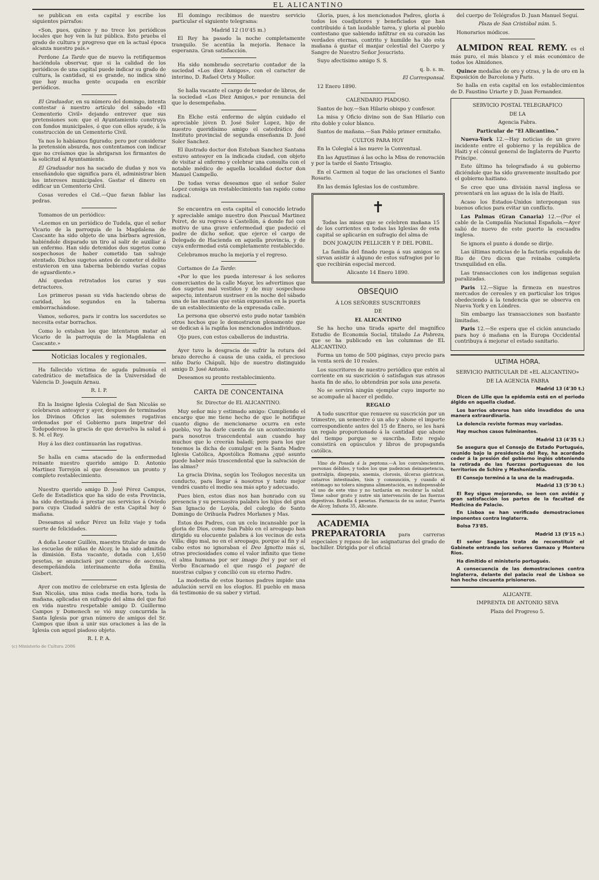EL ALICANTINO
se publican en esta capital y escribe los siguientes párrafos:
«Son, pues, quince y no trece los periódicos locales que hoy ven la luz pública. Esto prueba el grado de cultura y progreso que en la actual época alcanza nuestro país.»
Perdone La Tarde que de nuevo la retifiquemos haciéndola observar, que si la calidad de los periódicos de una capital puede indicar su grado de cultura, la cantidad, si es grande, no indica sinó que hay mucha gente ocupada en escribir periódicos.
El Graduador, en su número del domingo, intenta contestar á nuestro artículo del sábado «El Cementerio Civil» dejando entrever que sus pretensiones son: que el Ayuntamiento construya con fondos municipales, ó que con ellos ayude, á la construcción de un Cementerio Civil.
Ya nos lo habíamos figurado; pero por considerar la pretensión absurda, nos contentamos con indicar que no creíamos que la abrigaran los firmantes de la solicitud al Ayuntamiento.
El Graduador nos ha sacado de dudas y nos va enseñándolo que significa para él, administrar bien los intereses municipales. Gastar el dinero en edificar un Cementerio Civil.
Cosas veredes el Cid.—Que faran fablar las pedras.
Tomamos de un periódico:
«Leemos en un periódico de Tudela, que el señor Vicario de la parroquia de la Magdalena de Cascante ha sido objeto de una bárbara agresión, habiéndole disparado un tiro al salir de auxiliar á un enfermo. Han sido detenidos dos sugetos como sospechosos de haber cometido tan salvaje atentado. Dichos sugetos antes de cometer el delito estuvieron en una taberna bebiendo varias copas de aguardiente.»
Ahí quedan retratados los curas y sus detractores.
Los primeros pasan su vida haciendo obras de caridad, los segundos en la taberna emborrachándose.
Vamos, señores, para ir contra los sacerdotes se necesita estar borrachos.
Como lo estaban los que intentaron matar al Vicario de la parroquia de la Magdalena en Cascante.»
Noticias locales y regionales.
Ha fallecido víctima de aguda pulmonía el catedrático de metafísica de la Universidad de Valencia D. Joaquín Arnau.
R. I. P.
En la Insigne Iglesia Colegial de San Nicolás se celebraron anteayer y ayer, despues de terminados los Divinos Oficios las solemnes rogativas ordenadas por el Gobierno para impetrar del Todopoderoso la gracia de que devuelva la salud á S. M. el Rey.
Hoy á las diez continuarán las rogativas.
Se halla en cama atacado de la enfermedad reinante nuestro querido amigo D. Antonio Martinez Torrejón al que deseamos un pronto y completo restablecimiento.
Nuestro querido amigo D. José Pérez Campus, Gefe de Estadística que ha sido de esta Provincia, ha sido destinado á prestar sus servicios á Oviedo para cuya Ciudad saldrá de esta Capital hoy ó mañana.
Deseamos al señor Pérez un feliz viaje y toda suerte de felicidades.
A doña Leonor Guillén, maestra titular de una de las escuelas de niñas de Alcoy, le ha sido admitida la dimisión. Esta vacante, dotada con 1,650 pesetas, se anunciará por concurso de ascenso, desempeñándola interinamente doña Emilia Gisbert.
Ayer con motivo de celebrarse en esta Iglesia de San Nicolás, una misa cada media hora, toda la mañana, aplicadas en sufragio del alma del que fué en vida nuestro respetable amigo D. Guillermo Campos y Domenech se vió muy concurrida la Santa Iglesia por gran número de amigos del Sr. Campos que iban á unir sus oraciones á las de la Iglesia con aquel piadoso objeto.
R. I. P. A.
El domingo recibimos de nuestro servicio particular el siguiente telegrama:
Madrid 12 (10'45 m.)
El Rey ha pasado la noche completamente tranquilo. Se acentúa la mejoría. Renace la esperanza. Gran satisfacción.
Ha sido nombrado secretario contador de la sociedad «Los diez Amigos», con el caracter de interino, D. Rafael Orts y Mollor.
Se halla vacante el cargo de tenedor de libros, de la sociedad «Los Diez Amigos,» por renuncia del que lo desempeñaba.
En Elche está enfermo de algún cuidado el apreciable jóven D. José Soler Lopez, hijo de nuestro queridísimo amigo el catedrático del Instituto provincial de segunda enseñanza D. José Soler Sanchez.
El ilustrado doctor don Esteban Sanchez Santana estuvo anteayer en la indicada ciudad, con objeto de visitar al enfermo y celebrar una consulta con el notable médico de aquella localidad doctor don Manuel Campello.
De todas veras deseamos que el señor Soler Lopez consiga un restablecimiento tan rapido como radical.
Se encuentra en esta capital el conocido letrado y apreciable amigo nuestro don Pascual Martinez Peiret, de su regreso á Castellón, á donde fué con motivo de una grave enfermedad que padeció el padre de dicho señor, que ejerce el cargo de Delegado de Hacienda en aquella provincia, y de cuya enfermedad está completamente restablecido.
Celebramos mucho la mejoría y el regreso.
Cortamos de La Tarde:
«Por lo que les pueda interesar á los señores comerciantes de la calle Mayor, les advertimos que dos sugetos mal vestidos y de muy sospechoso aspecto, intentaron sustraer en la noche del sábado una de las mantas que están expuestas en la puerta de un establecimiento de la expresada calle.
La persona que observó esto pudo notar también otros hechos que le demostraron plenamente que se dedican á la rapiña los mencionados individuos.
Ojo pues, con estos caballeros de industria.
Ayer tuvo la desgracia de sufrir la rotura del brazo derecho á causa de una caida, el precioso niño Darío Chápuli, hijo de nuestro distinguido amigo D. José Antonio.
Deseamos su pronto restablecimiento.
CARTA DE CONCENTAINA
Sr. Director de EL ALICANTINO.
Muy señor mio y estimado amigo: Cumpliendo el encargo que me tiene hecho de que le notifique cuanto digno de mencionarse ocurra en este pueblo, voy ha darle cuenta de un acontecimiento para nosotros trascendental aun cuando hay muchos que lo creerán baladí; pero para los que tenemos la dicha de comulgar en la Santa Madre Iglesia Católica, Apostólica Romana ¿qué asunto puede haber más trascendental que la salvación de las almas?
La gracia Divina, según los Teólogos necesita un conducto, para llegar á nosotros y tanto mejor vendrá cuanto el medio sea más apto y adecuado.
Pues bien, estos dias nos han honrado con su presencia y su persuasiva palabra los hijos del gran San Ignacio de Loyola, del colegio de Santo Domingo de Orihuela Padres Morlanes y Mas.
Estos dos Padres, con un celo incansable por la gloria de Dios, como San Pablo en el areopago han dirigido su elocuente palabra á los vecinos de esta Villa; digo mal, no en el areopago, porque al fin y al cabo estos no ignoraban el Deo Ignotto más si, otras preciosidades como el valor infinito que tiene el alma humana por ser imago Dei y por ser el Verbo Encarnado el que rasgó el pagaré de nuestras culpas y concilió con su eterno Padre.
La modestia de estos buenos padres impide una adulación servil en los elogios. El pueblo en masa dá testimonio de su saber y virtud.
Gloria, pues, á los mencionados Padres, gloria á todos los coadjutores y beneficiados que han contribuido á tan laudable tarea, y gloria al pueblo contestano que sabiendo infiltrar en su corazón las verdades eternas, contrito y humilde ha ido esta mañana á gustar el manjar celestial del Cuerpo y Sangre de Nuestro Señor Jesucristo.
Suyo afectísimo amigo S. S.
q. b. s. m.
El Corresponsal.
12 Enero 1890.
CALENDARIO PIADOSO.
Santos de hoy.—San Hilario obispo y confesor.
La misa y Oficio divino son de San Hilario con rito doble y color blanco.
Santos de mañana.—San Pablo primer ermitaño.
CULTOS PARA HOY
En la Colegial á las nueve la Conventual.
En las Agustinas á las ocho la Misa de renovación y por la tarde el Santo Trisagio.
En el Carmen al toque de las oraciones el Santo Rosario.
En las demás Iglesias los de costumbre.
✝
Todas las misas que se celebren mañana 15 de los corrientes en todas las Iglesias de esta capital se aplicarán en sufragio del alma de
DON JOAQUIN PELLICER Y P. DEL POBIL.
La familia del finado ruega á sus amigos se sirvan asistir á alguno de estos sufragios por lo que recibirán especial merced.
Alicante 14 Enero 1890.
OBSEQUIO
Á LOS SEÑORES SUSCRITORES
DE
EL ALICANTINO
Se ha hecho una tirada aparte del magnífico Estudio de Economía Social, titulado La Pobreza, que se ha publicado en las columnas de EL ALICANTINO.
Forma un tomo de 500 páginas, cuyo precio para la venta será de 10 reales.
Los suscritores de nuestro periódico que estén al corriente en su suscrición ó satisfagan sus atrasos hasta fin de año, lo obtendrán por sola una peseta.
No se servirá ningún ejemplar cuyo importe no se acompañe al hacer el pedido.
REGALO
A todo suscritor que renueve su suscrición por un trimestre, un semestre ó un año y abone el importe correspondiente antes del 15 de Enero, se les hará un regalo proporcionado á la cantidad que abone del tiempo porque se suscriba. Este regalo consistirá en opúsculos y libros de propaganda católica.
Vino de Posada á la peptona.—A los convalescientes, personas débiles, y todos los que padezcan deinapetencia, gastralgia, dispepsia, anemia, clorosis, úlceras gástricas, catarros intestinales, tisis y consunción, y cuando el estómago no tolera ninguna alimentación, es indispensable el uso de este vino y no tardarán en recobrar la salud. Tiene sabor grato y nutre sin intervención de las fuerzas digestivas. Botella 4 pesetas. Farmacia de su autor, Puerta de Alcoy, Infanta 35, Alicante.
ACADEMIA PREPARATORIA para carreras especiales y repaso de las asignaturas del grado de bachiller. Dirigida por el oficial
del cuerpo de Telégrafos D. Juan Manuel Seguí.
Plaza de San Cristóbal núm. 5.
Honorarios módicos.
ALMIDON REAL REMY. es el más puro, el más blanco y el más económico de todos los Almidones.
Quince medallas de oro y otras, y la de oro en la Exposición de Barcelona y Paris.
Se halla en esta capital en los establecimientos de D. Faustino Uriarte y D. Juan Fernandez.
SERVICIO POSTAL TELEGRAFICO
DE LA
Agencia Fabra.
Particular de "El Alicantino."
Nueva-York 12.—Hay noticias de un grave incidente entre el gobierno y la república de Haiti y el cónsul general de Inglaterra de Puerto Príncipe.
Este último ha telegrafiado á su gobierno diciéndole que ha sido gravemente insultado por el gobierno haitiano.
Se cree que una división naval inglesa se presentará en las aguas de la isla de Haiti.
Acaso los Estados-Unidos interpongan sus buenos oficios para evitar un conflicto.
Las Palmas (Gran Canaria) 12.—(Por el cable de la Compañía Nacional Española.—Ayer salió de nuevo de este puerto la escuadra inglesa.
Se ignora el punto á donde se dirije.
Las últimas noticias de la factoría española de Rio de Oro dicen que reinaba completa tranquilidad en ella.
Las transacciones con los indígenas seguían paralizadas.
Paris 12.—Sigue la firmeza en nuestros mercados de cereales y en particular los trigos obedeciendo á la tendencia que se observa en Nueva York y en Lóndres.
Sin embargo las transacciones son bastante limitadas.
Paris 12.—Se espera que el ciclón anunciado para hoy ó mañana en la Europa Occidental contribuya á mejorar el estado sanitario.
ULTIMA HORA.
SERVICIO PARTICULAR DE «EL ALICANTINO»
DE LA AGENCIA FABRA
Madrid 13 (4'30 t.)
Dicen de Lille que la epidemia está en el periodo álgido en aquella ciudad.
Los barrios obreros han sido invadidos de una manera extraordinaria.
La dolencia reviste formas muy variadas.
Hay muchos casos fulminantes.
Madrid 13 (4'35 t.)
Se asegura que el Consejo de Estado Portugués, reunido bajo la presidencia del Rey, ha acordado ceder á la presión del gobierno inglés obteniendo la retirada de las fuerzas portuguesas de los territorios de Schire y Mashonlandia.
El Consejo terminó a la una de la madrugada.
Madrid 13 (5'30 t.)
El Rey sigue mejorando, se leen con avidéz y gran satisfacción los partes de la facultad de Medicina de Palacio.
En Lisboa se han verificado demostraciones imponentes contra Inglaterra.
Bolsa 73'85.
Madrid 13 (9'15 n.)
El señor Sagasta trata de reconstituir el Gabinete entrando los señores Gamazo y Montero Rios.
Ha dimitido el ministerio portugués.
A consecuencia de las demostraciones contra Inglaterra, delante del palacio real de Lisboa se han hecho cincuenta prisioneros.
ALICANTE.
IMPRENTA DE ANTONIO SEVA
Plaza del Progreso 5.
(c) Ministerio de Cultura 2006